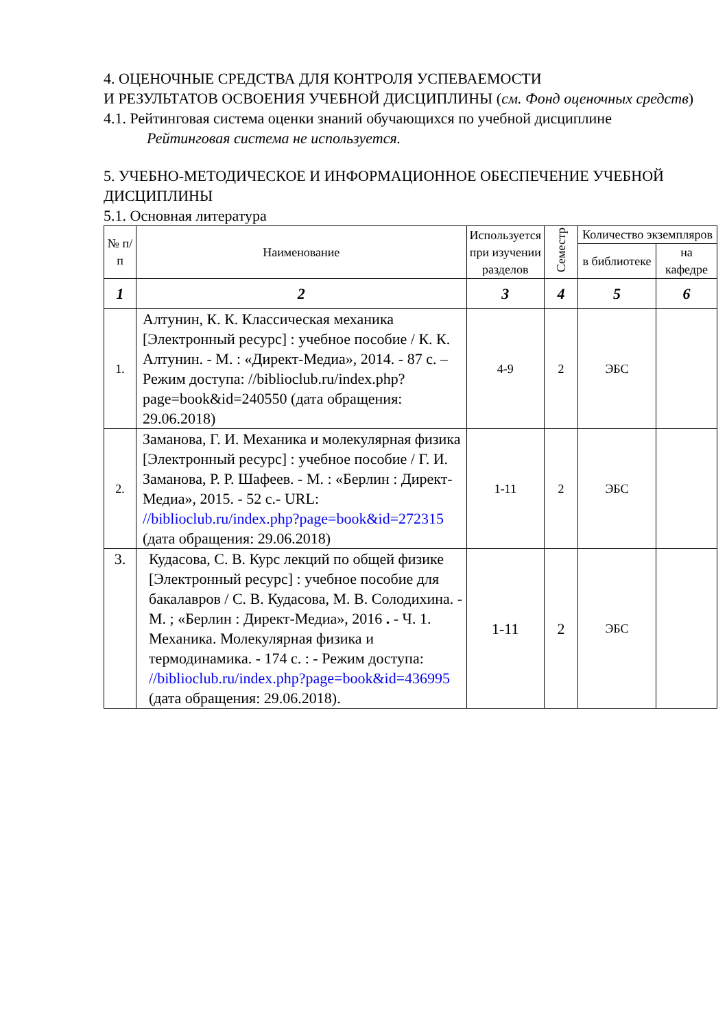4. ОЦЕНОЧНЫЕ СРЕДСТВА ДЛЯ КОНТРОЛЯ УСПЕВАЕМОСТИ
И РЕЗУЛЬТАТОВ ОСВОЕНИЯ УЧЕБНОЙ ДИСЦИПЛИНЫ (см. Фонд оценочных средств)
4.1. Рейтинговая система оценки знаний обучающихся по учебной дисциплине
Рейтинговая система не используется.
5. УЧЕБНО-МЕТОДИЧЕСКОЕ И ИНФОРМАЦИОННОЕ ОБЕСПЕЧЕНИЕ УЧЕБНОЙ ДИСЦИПЛИНЫ
5.1. Основная литература
| № п/п | Наименование | Используется при изучении разделов | Семестр | Количество экземпляров | |
| --- | --- | --- | --- | --- | --- |
| | | | | в библиотеке | на кафедре |
| 1 | 2 | 3 | 4 | 5 | 6 |
| 1. | Алтунин, К. К. Классическая механика [Электронный ресурс] : учебное пособие / К. К. Алтунин. - М. : «Директ-Медиа», 2014. - 87 с. – Режим доступа: //biblioclub.ru/index.php?page=book&id=240550 (дата обращения: 29.06.2018) | 4-9 | 2 | ЭБС | |
| 2. | Заманова, Г. И. Механика и молекулярная физика [Электронный ресурс] : учебное пособие / Г. И. Заманова, Р. Р. Шафеев. - М. : «Берлин : Директ-Медиа», 2015. - 52 с.- URL: //biblioclub.ru/index.php?page=book&id=272315 (дата обращения: 29.06.2018) | 1-11 | 2 | ЭБС | |
| 3. | Кудасова, С. В. Курс лекций по общей физике [Электронный ресурс] : учебное пособие для бакалавров / С. В. Кудасова, М. В. Солодихина. - М. ; «Берлин : Директ-Медиа», 2016 . - Ч. 1. Механика. Молекулярная физика и термодинамика. - 174 с. : - Режим доступа: //biblioclub.ru/index.php?page=book&id=436995 (дата обращения: 29.06.2018). | 1-11 | 2 | ЭБС | |